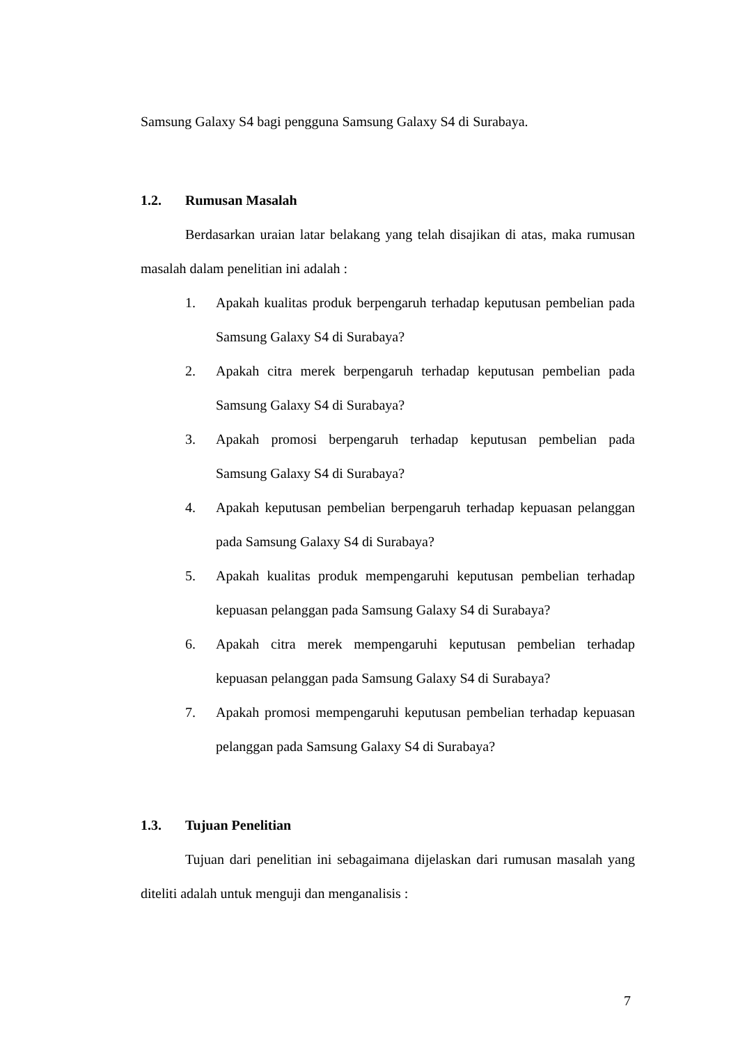Samsung Galaxy S4 bagi pengguna Samsung Galaxy S4 di Surabaya.
1.2. Rumusan Masalah
Berdasarkan uraian latar belakang yang telah disajikan di atas, maka rumusan masalah dalam penelitian ini adalah :
1. Apakah kualitas produk berpengaruh terhadap keputusan pembelian pada Samsung Galaxy S4 di Surabaya?
2. Apakah citra merek berpengaruh terhadap keputusan pembelian pada Samsung Galaxy S4 di Surabaya?
3. Apakah promosi berpengaruh terhadap keputusan pembelian pada Samsung Galaxy S4 di Surabaya?
4. Apakah keputusan pembelian berpengaruh terhadap kepuasan pelanggan pada Samsung Galaxy S4 di Surabaya?
5. Apakah kualitas produk mempengaruhi keputusan pembelian terhadap kepuasan pelanggan pada Samsung Galaxy S4 di Surabaya?
6. Apakah citra merek mempengaruhi keputusan pembelian terhadap kepuasan pelanggan pada Samsung Galaxy S4 di Surabaya?
7. Apakah promosi mempengaruhi keputusan pembelian terhadap kepuasan pelanggan pada Samsung Galaxy S4 di Surabaya?
1.3. Tujuan Penelitian
Tujuan dari penelitian ini sebagaimana dijelaskan dari rumusan masalah yang diteliti adalah untuk menguji dan menganalisis :
7